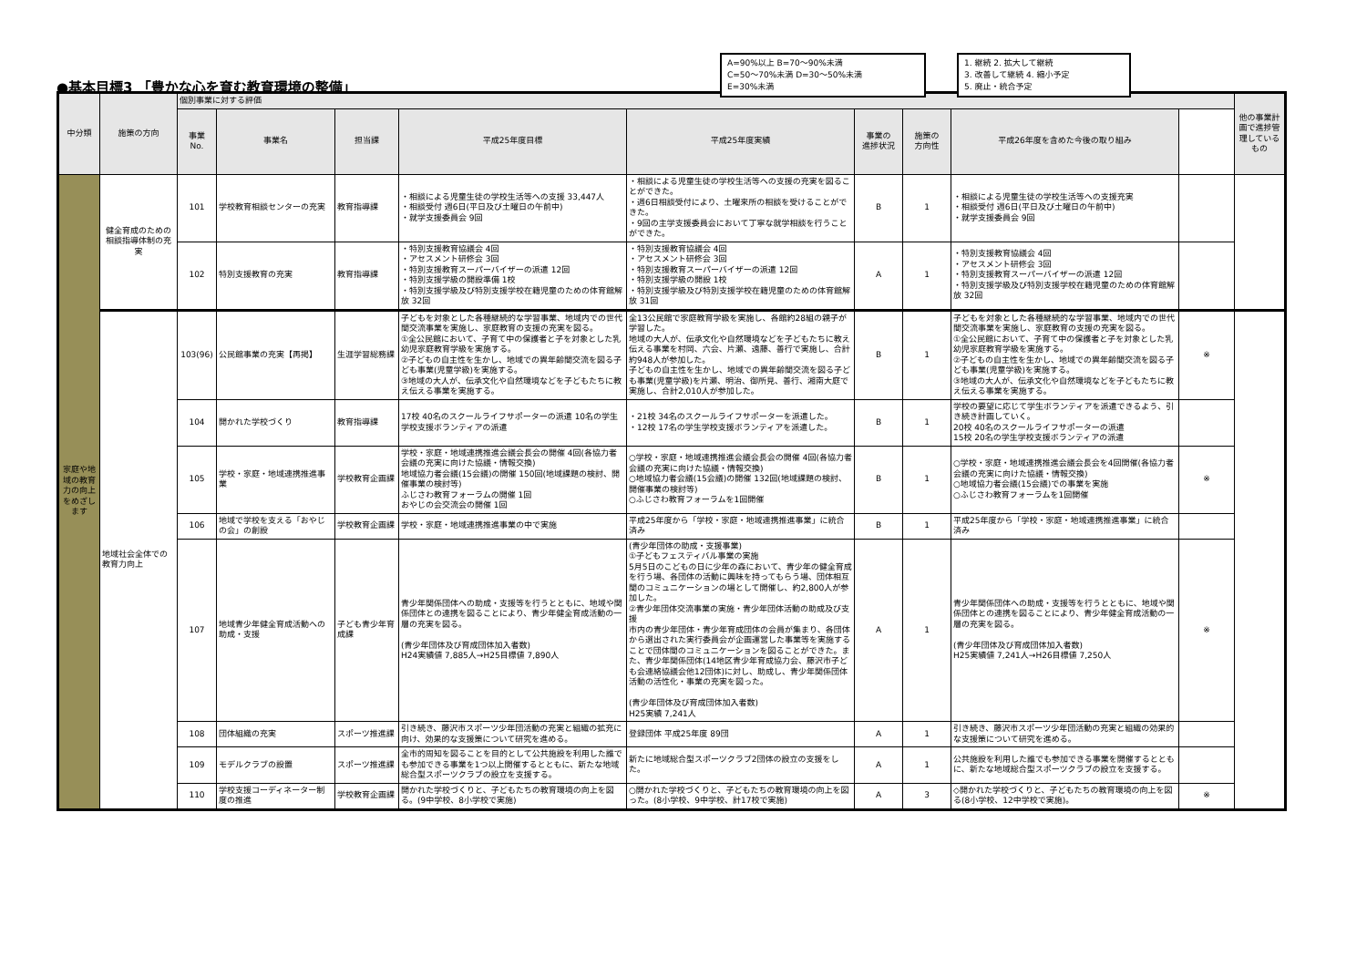●基本目標3 「豊かな心を育む教育環境の整備」
A=90%以上 B=70～90%未満
C=50～70%未満 D=30～50%未満
E=30%未満
1. 継続 2. 拡大して継続
3. 改善して継続 4. 縮小予定
5. 廃止・統合予定
| 中分類 | 施策の方向 | 個別事業に対する評価 | | | | | | | | | 他の事業計画で進捗管理しているもの |
| --- | --- | --- | --- | --- | --- | --- | --- | --- | --- | --- | --- |
| | | 事業 No. | 事業名 | 担当課 | 平成25年度目標 | 平成25年度実績 | 事業の 進捗状況 | 施策の 方向性 | 平成26年度を含めた今後の取り組み | | |
| 家庭や地域の教育力の向上をめざします | 健全育成のための相談指導体制の充実 | 101 | 学校教育相談センターの充実 | 教育指導課 | ・相談による児童生徒の学校生活等への支援 33,447人 ・相談受付 週6日(平日及び土曜日の午前中) ・就学支援委員会 9回 | ・相談による児童生徒の学校生活等への支援の充実を図ることができた。 ・週6日相談受付により、土曜来所の相談を受けることができた。 ・9回の主学支援委員会において丁寧な就学相談を行うことができた。 | B | 1 | ・相談による児童生徒の学校生活等への支援充実 ・相談受付 週6日(平日及び土曜日の午前中) ・就学支援委員会 9回 | | |
| | | 102 | 特別支援教育の充実 | 教育指導課 | ・特別支援教育協議会 4回 ・アセスメント研修会 3回 ・特別支援教育スーパーバイザーの派遣 12回 ・特別支援学級の開設準備 1校 ・特別支援学級及び特別支援学校在籍児童のための体育館解放 32回 | ・特別支援教育協議会 4回 ・アセスメント研修会 3回 ・特別支援教育スーパーバイザーの派遣 12回 ・特別支援学級の開設 1校 ・特別支援学級及び特別支援学校在籍児童のための体育館解放 31回 | A | 1 | ・特別支援教育協議会 4回 ・アセスメント研修会 3回 ・特別支援教育スーパーバイザーの派遣 12回 ・特別支援学級及び特別支援学校在籍児童のための体育館解放 32回 | | |
| | 地域社会全体での教育力向上 | 103(96) | 公民館事業の充実【再掲】 | 生涯学習総務課 | 子どもを対象とした各種継続的な学習事業、地域内での世代間交流事業を実施し、家庭教育の支援の充実を図る。 ①全公民館において、子育て中の保護者と子を対象とした乳幼児家庭教育学級を実施する。 ②子どもの自主性を生かし、地域での異年齢間交流を図る子ども事業(児童学級)を実施する。 ③地域の大人が、伝承文化や自然環境などを子どもたちに教え伝える事業を実施する。 | 全13公民館で家庭教育学級を実施し、各館約28組の親子が学習した。 地域の大人が、伝承文化や自然環境などを子どもたちに教え伝える事業を村岡、六会、片瀬、遠藤、善行で実施し、合計約948人が参加した。 子どもの自主性を生かし、地域での異年齢間交流を図る子ども事業(児童学級)を片瀬、明治、御所見、善行、湘南大庭で実施し、合計2,010人が参加した。 | B | 1 | 子どもを対象とした各種継続的な学習事業、地域内での世代間交流事業を実施し、家庭教育の支援の充実を図る。 ①全公民館において、子育て中の保護者と子を対象とした乳幼児家庭教育学級を実施する。 ②子どもの自主性を生かし、地域での異年齢間交流を図る子ども事業(児童学級)を実施する。 ③地域の大人が、伝承文化や自然環境などを子どもたちに教え伝える事業を実施する。 | ※ | |
| | | 104 | 開かれた学校づくり | 教育指導課 | 17校 40名のスクールライフサポーターの派遣 10名の学生学校支援ボランティアの派遣 | ・21校 34名のスクールライフサポーターを派遣した。 ・12校 17名の学生学校支援ボランティアを派遣した。 | B | 1 | 学校の要望に応じて学生ボランティアを派遣できるよう、引き続き計画していく。 20校 40名のスクールライフサポーターの派遣 15校 20名の学生学校支援ボランティアの派遣 | | |
| | | 105 | 学校・家庭・地域連携推進事業 | 学校教育企画課 | 学校・家庭・地域連携推進会議会長会の開催 4回(各協力者会議の充実に向けた協議・情報交換) 地域協力者会議(15会議)の開催 150回(地域課題の検討、開催事業の検討等) ふじさわ教育フォーラムの開催 1回 おやじの会交流会の開催 1回 | ○学校・家庭・地域連携推進会議会長会の開催 4回(各協力者会議の充実に向けた協議・情報交換) ○地域協力者会議(15会議)の開催 132回(地域課題の検討、開催事業の検討等) ○ふじさわ教育フォーラムを1回開催 | B | 1 | ○学校・家庭・地域連携推進会議会長会を4回開催(各協力者会議の充実に向けた協議・情報交換) ○地域協力者会議(15会議)での事業を実施 ○ふじさわ教育フォーラムを1回開催 | ※ | |
| | | 106 | 地域で学校を支える「おやじの会」の創設 | 学校教育企画課 | 学校・家庭・地域連携推進事業の中で実施 | 平成25年度から「学校・家庭・地域連携推進事業」に統合済み | B | 1 | 平成25年度から「学校・家庭・地域連携推進事業」に統合済み | | |
| | | 107 | 地域青少年健全育成活動への助成・支援 | 子ども青少年育成課 | 青少年関係団体への助成・支援等を行うとともに、地域や関係団体との連携を図ることにより、青少年健全育成活動の一層の充実を図る。 (青少年団体及び育成団体加入者数) H24実績値 7,885人→H25目標値 7,890人 | (青少年団体の助成・支援事業) ①子どもフェスティバル事業の実施 5月5日のこどもの日に少年の森において、青少年の健全育成を行う場、各団体の活動に興味を持ってもらう場、団体相互間のコミュニケーションの場として開催し、約2,800人が参加した。 ②青少年団体交流事業の実施・青少年団体活動の助成及び支援 市内の青少年団体・青少年育成団体の会員が集まり、各団体から選出された実行委員会が企画運営した事業等を実施することで団体間のコミュニケーションを図ることができた。また、青少年関係団体(14地区青少年育成協力会、藤沢市子ども会連絡協議会他12団体)に対し、助成し、青少年関係団体活動の活性化・事業の充実を図った。 (青少年団体及び育成団体加入者数) H25実績 7,241人 | A | 1 | 青少年関係団体への助成・支援等を行うとともに、地域や関係団体との連携を図ることにより、青少年健全育成活動の一層の充実を図る。 (青少年団体及び育成団体加入者数) H25実績値 7,241人→H26目標値 7,250人 | ※ | |
| | | 108 | 団体組織の充実 | スポーツ推進課 | 引き続き、藤沢市スポーツ少年団活動の充実と組織の拡充に向け、効果的な支援策について研究を進める。 | 登録団体 平成25年度 89団 | A | 1 | 引き続き、藤沢市スポーツ少年団活動の充実と組織の効果的な支援策について研究を進める。 | | |
| | | 109 | モデルクラブの設置 | スポーツ推進課 | 全市的周知を図ることを目的として公共施設を利用した誰でも参加できる事業を1つ以上開催するとともに、新たな地域総合型スポーツクラブの設立を支援する。 | 新たに地域総合型スポーツクラブ2団体の設立の支援をした。 | A | 1 | 公共施設を利用した誰でも参加できる事業を開催するとともに、新たな地域総合型スポーツクラブの設立を支援する。 | | |
| | | 110 | 学校支援コーディネーター制度の推進 | 学校教育企画課 | 開かれた学校づくりと、子どもたちの教育環境の向上を図る。(9中学校、8小学校で実施) | ○開かれた学校づくりと、子どもたちの教育環境の向上を図った。(8小学校、9中学校、計17校で実施) | A | 3 | ◇開かれた学校づくりと、子どもたちの教育環境の向上を図る(8小学校、12中学校で実施)。 | ※ | |